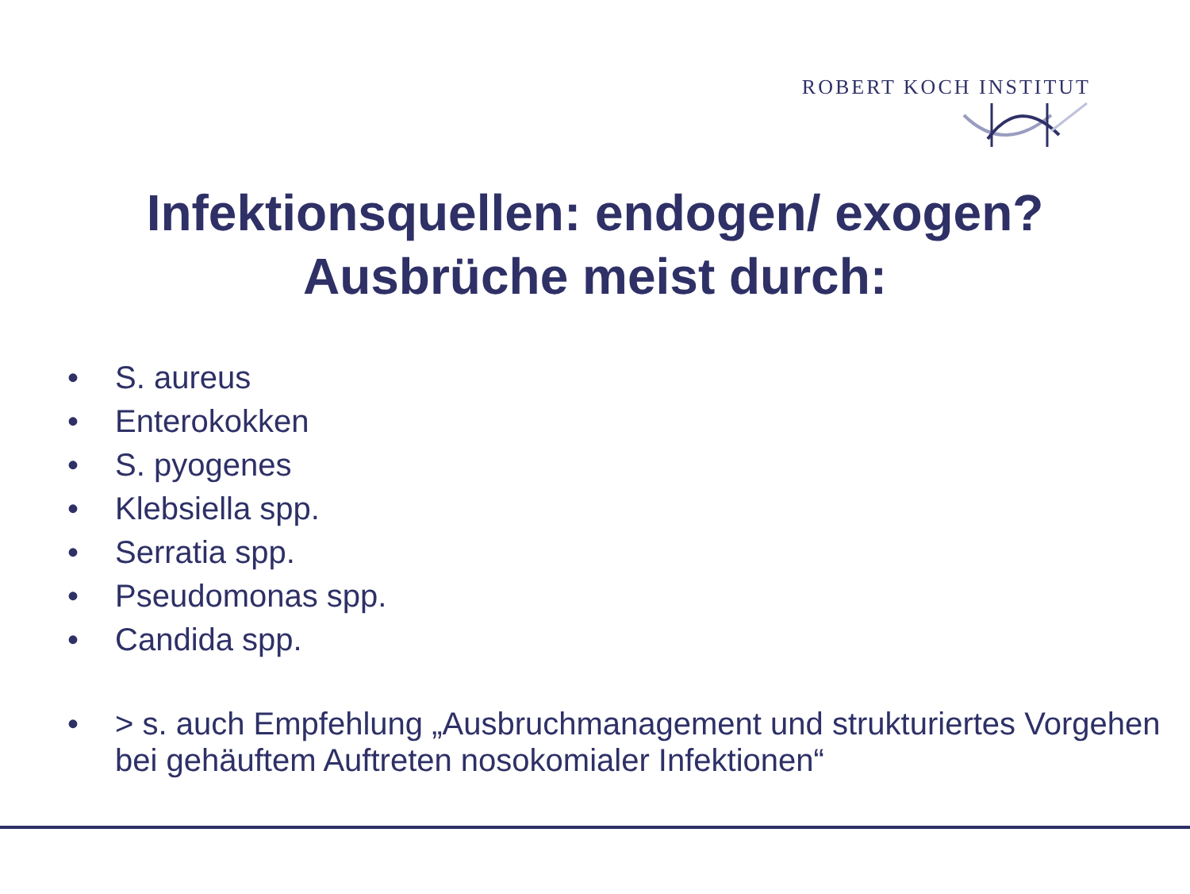ROBERT KOCH INSTITUT
Infektionsquellen: endogen/ exogen?
Ausbrüche meist durch:
• S. aureus
• Enterokokken
• S. pyogenes
• Klebsiella spp.
• Serratia spp.
• Pseudomonas spp.
• Candida spp.
• > s. auch Empfehlung „Ausbruchmanagement und strukturiertes Vorgehen bei gehäuftem Auftreten nosokomialer Infektionen“